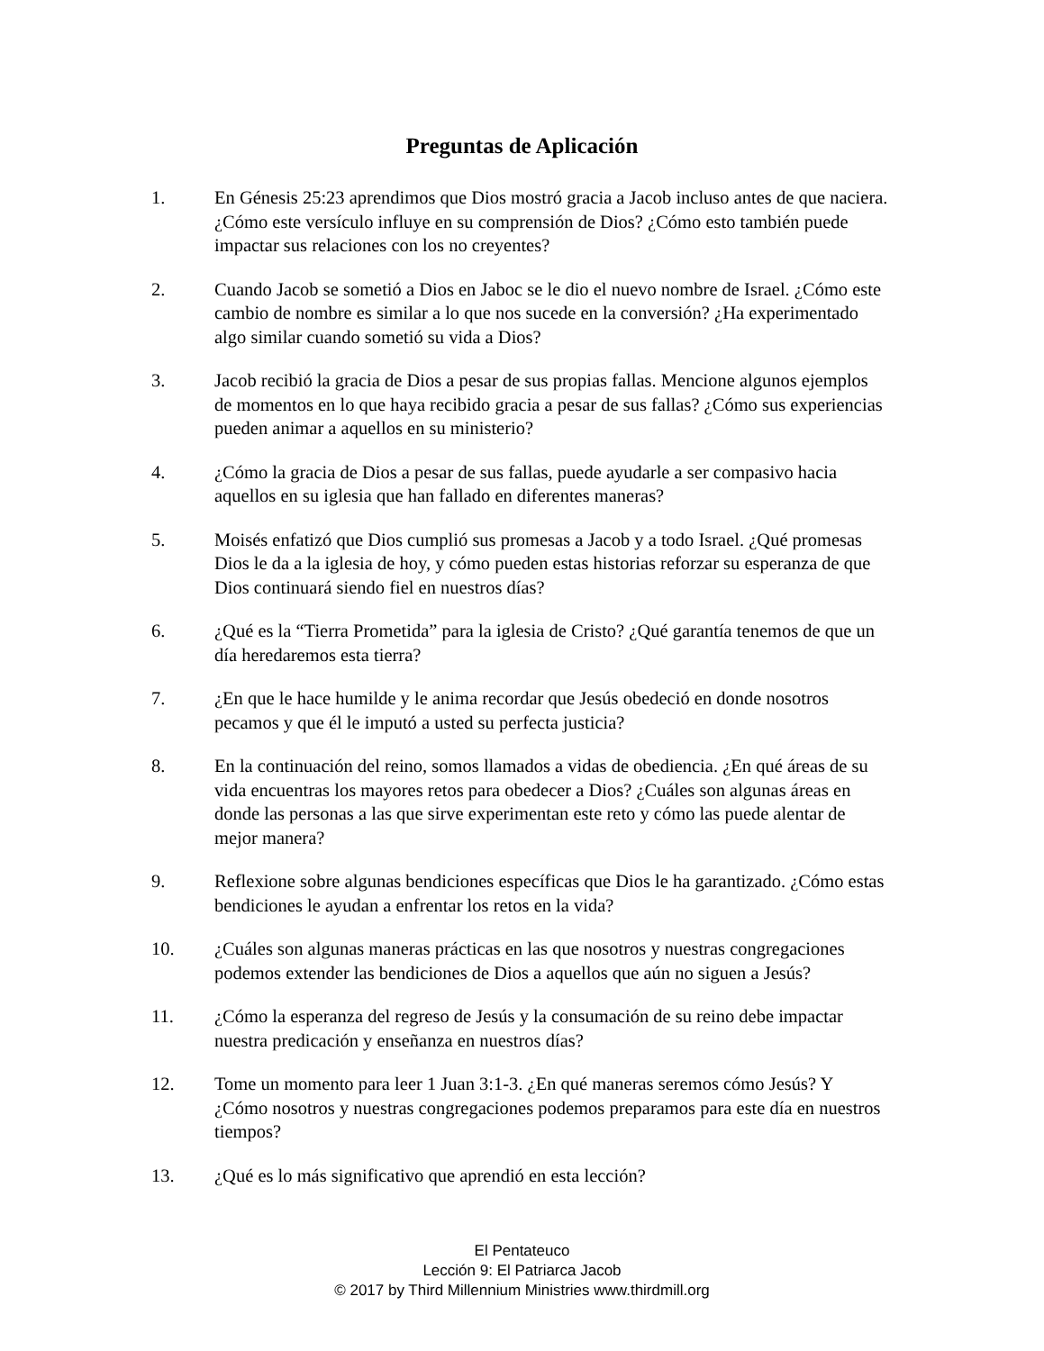Preguntas de Aplicación
1. En Génesis 25:23 aprendimos que Dios mostró gracia a Jacob incluso antes de que naciera. ¿Cómo este versículo influye en su comprensión de Dios? ¿Cómo esto también puede impactar sus relaciones con los no creyentes?
2. Cuando Jacob se sometió a Dios en Jaboc se le dio el nuevo nombre de Israel. ¿Cómo este cambio de nombre es similar a lo que nos sucede en la conversión? ¿Ha experimentado algo similar cuando sometió su vida a Dios?
3. Jacob recibió la gracia de Dios a pesar de sus propias fallas. Mencione algunos ejemplos de momentos en lo que haya recibido gracia a pesar de sus fallas? ¿Cómo sus experiencias pueden animar a aquellos en su ministerio?
4. ¿Cómo la gracia de Dios a pesar de sus fallas, puede ayudarle a ser compasivo hacia aquellos en su iglesia que han fallado en diferentes maneras?
5. Moisés enfatizó que Dios cumplió sus promesas a Jacob y a todo Israel. ¿Qué promesas Dios le da a la iglesia de hoy, y cómo pueden estas historias reforzar su esperanza de que Dios continuará siendo fiel en nuestros días?
6. ¿Qué es la “Tierra Prometida” para la iglesia de Cristo? ¿Qué garantía tenemos de que un día heredaremos esta tierra?
7. ¿En que le hace humilde y le anima recordar que Jesús obedeció en donde nosotros pecamos y que él le imputó a usted su perfecta justicia?
8. En la continuación del reino, somos llamados a vidas de obediencia. ¿En qué áreas de su vida encuentras los mayores retos para obedecer a Dios? ¿Cuáles son algunas áreas en donde las personas a las que sirve experimentan este reto y cómo las puede alentar de mejor manera?
9. Reflexione sobre algunas bendiciones específicas que Dios le ha garantizado. ¿Cómo estas bendiciones le ayudan a enfrentar los retos en la vida?
10. ¿Cuáles son algunas maneras prácticas en las que nosotros y nuestras congregaciones podemos extender las bendiciones de Dios a aquellos que aún no siguen a Jesús?
11. ¿Cómo la esperanza del regreso de Jesús y la consumación de su reino debe impactar nuestra predicación y enseñanza en nuestros días?
12. Tome un momento para leer 1 Juan 3:1-3. ¿En qué maneras seremos cómo Jesús? Y ¿Cómo nosotros y nuestras congregaciones podemos preparamos para este día en nuestros tiempos?
13. ¿Qué es lo más significativo que aprendió en esta lección?
El Pentateuco
Lección 9: El Patriarca Jacob
© 2017 by Third Millennium Ministries www.thirdmill.org